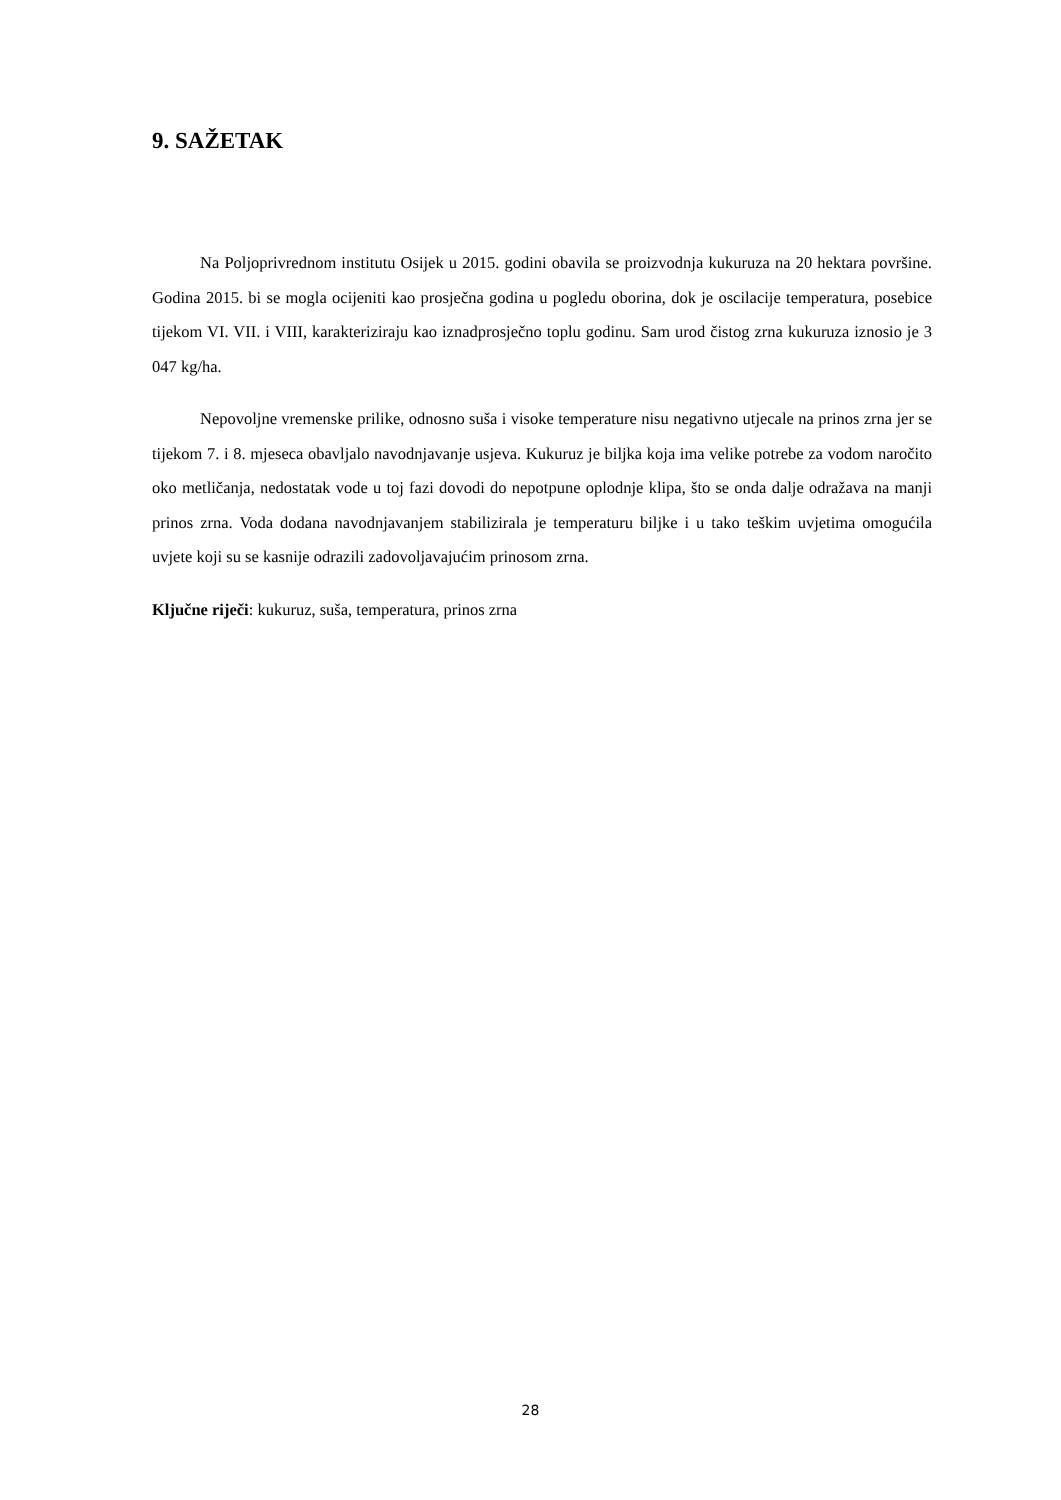9. SAŽETAK
Na Poljoprivrednom institutu Osijek u 2015. godini obavila se proizvodnja kukuruza na 20 hektara površine. Godina 2015. bi se mogla ocijeniti kao prosječna godina u pogledu oborina, dok je oscilacije temperatura, posebice tijekom VI. VII. i VIII, karakteriziraju kao iznadprosječno toplu godinu. Sam urod čistog zrna kukuruza iznosio je 3 047 kg/ha.
Nepovoljne vremenske prilike, odnosno suša i visoke temperature nisu negativno utjecale na prinos zrna jer se tijekom 7. i 8. mjeseca obavljalo navodnjavanje usjeva. Kukuruz je biljka koja ima velike potrebe za vodom naročito oko metličanja, nedostatak vode u toj fazi dovodi do nepotpune oplodnje klipa, što se onda dalje odražava na manji prinos zrna. Voda dodana navodnjavanjem stabilizirala je temperaturu biljke i u tako teškim uvjetima omogućila uvjete koji su se kasnije odrazili zadovoljavajućim prinosom zrna.
Ključne riječi: kukuruz, suša, temperatura, prinos zrna
28